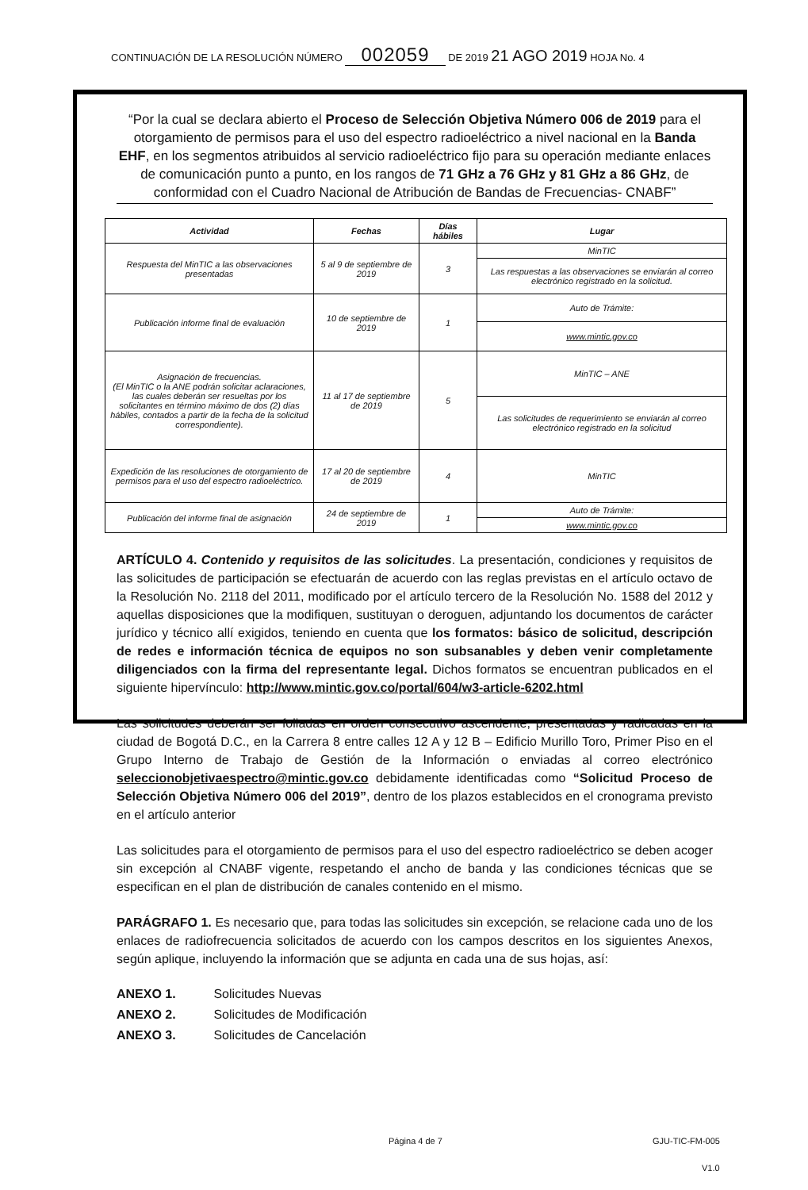CONTINUACIÓN DE LA RESOLUCIÓN NÚMERO 002059 DE 2019 21 AGO 2019 HOJA No. 4
“Por la cual se declara abierto el Proceso de Selección Objetiva Número 006 de 2019 para el otorgamiento de permisos para el uso del espectro radioeléctrico a nivel nacional en la Banda EHF, en los segmentos atribuidos al servicio radioeléctrico fijo para su operación mediante enlaces de comunicación punto a punto, en los rangos de 71 GHz a 76 GHz y 81 GHz a 86 GHz, de conformidad con el Cuadro Nacional de Atribución de Bandas de Frecuencias- CNABF”
| Actividad | Fechas | Días hábiles | Lugar |
| --- | --- | --- | --- |
| Respuesta del MinTIC a las observaciones presentadas | 5 al 9 de septiembre de 2019 | 3 | MinTIC |
| | | | Las respuestas a las observaciones se enviarán al correo electrónico registrado en la solicitud. |
| Publicación informe final de evaluación | 10 de septiembre de 2019 | 1 | Auto de Trámite: |
| | | | www.mintic.gov.co |
| Asignación de frecuencias. (El MinTIC o la ANE podrán solicitar aclaraciones, las cuales deberán ser resueltas por los solicitantes en término máximo de dos (2) días hábiles, contados a partir de la fecha de la solicitud correspondiente). | 11 al 17 de septiembre de 2019 | 5 | MinTIC – ANE |
| | | | Las solicitudes de requerimiento se enviarán al correo electrónico registrado en la solicitud |
| Expedición de las resoluciones de otorgamiento de permisos para el uso del espectro radioeléctrico. | 17 al 20 de septiembre de 2019 | 4 | MinTIC |
| Publicación del informe final de asignación | 24 de septiembre de 2019 | 1 | Auto de Trámite: |
| | | | www.mintic.gov.co |
ARTÍCULO 4. Contenido y requisitos de las solicitudes. La presentación, condiciones y requisitos de las solicitudes de participación se efectuarán de acuerdo con las reglas previstas en el artículo octavo de la Resolución No. 2118 del 2011, modificado por el artículo tercero de la Resolución No. 1588 del 2012 y aquellas disposiciones que la modifiquen, sustituyan o deroguen, adjuntando los documentos de carácter jurídico y técnico allí exigidos, teniendo en cuenta que los formatos: básico de solicitud, descripción de redes e información técnica de equipos no son subsanables y deben venir completamente diligenciados con la firma del representante legal. Dichos formatos se encuentran publicados en el siguiente hipervínculo: http://www.mintic.gov.co/portal/604/w3-article-6202.html
Las solicitudes deberán ser foliadas en orden consecutivo ascendente, presentadas y radicadas en la ciudad de Bogotá D.C., en la Carrera 8 entre calles 12 A y 12 B – Edificio Murillo Toro, Primer Piso en el Grupo Interno de Trabajo de Gestión de la Información o enviadas al correo electrónico seleccionobjetivaespectro@mintic.gov.co debidamente identificadas como “Solicitud Proceso de Selección Objetiva Número 006 del 2019”, dentro de los plazos establecidos en el cronograma previsto en el artículo anterior
Las solicitudes para el otorgamiento de permisos para el uso del espectro radioeléctrico se deben acoger sin excepción al CNABF vigente, respetando el ancho de banda y las condiciones técnicas que se especifican en el plan de distribución de canales contenido en el mismo.
PARÁGRAFO 1. Es necesario que, para todas las solicitudes sin excepción, se relacione cada uno de los enlaces de radiofrecuencia solicitados de acuerdo con los campos descritos en los siguientes Anexos, según aplique, incluyendo la información que se adjunta en cada una de sus hojas, así:
ANEXO 1. Solicitudes Nuevas
ANEXO 2. Solicitudes de Modificación
ANEXO 3. Solicitudes de Cancelación
Página 4 de 7 GJU-TIC-FM-005
V1.0